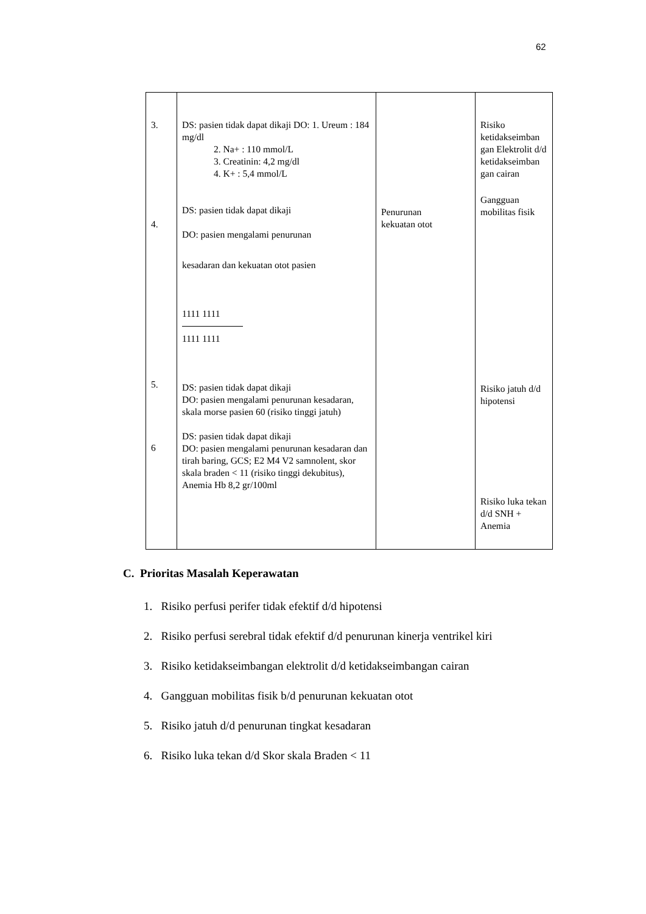62
| 3. 4. 5. 6 | DS: pasien tidak dapat dikaji DO: 1. Ureum : 184 mg/dl 2. Na+ : 110 mmol/L 3. Creatinin: 4,2 mg/dl 4. K+ : 5,4 mmol/L DS: pasien tidak dapat dikaji DO: pasien mengalami penurunan kesadaran dan kekuatan otot pasien 1111 1111 1111 1111 DS: pasien tidak dapat dikaji DO: pasien mengalami penurunan kesadaran, skala morse pasien 60 (risiko tinggi jatuh) DS: pasien tidak dapat dikaji DO: pasien mengalami penurunan kesadaran dan tirah baring, GCS; E2 M4 V2 samnolent, skor skala braden < 11 (risiko tinggi dekubitus), Anemia Hb 8,2 gr/100ml | Penurunan kekuatan otot | Risiko ketidakseimban gan Elektrolit d/d ketidakseimban gan cairan Gangguan mobilitas fisik Risiko jatuh d/d hipotensi Risiko luka tekan d/d SNH + Anemia |
C. Prioritas Masalah Keperawatan
1. Risiko perfusi perifer tidak efektif d/d hipotensi
2. Risiko perfusi serebral tidak efektif d/d penurunan kinerja ventrikel kiri
3. Risiko ketidakseimbangan elektrolit d/d ketidakseimbangan cairan
4. Gangguan mobilitas fisik b/d penurunan kekuatan otot
5. Risiko jatuh d/d penurunan tingkat kesadaran
6. Risiko luka tekan d/d Skor skala Braden < 11